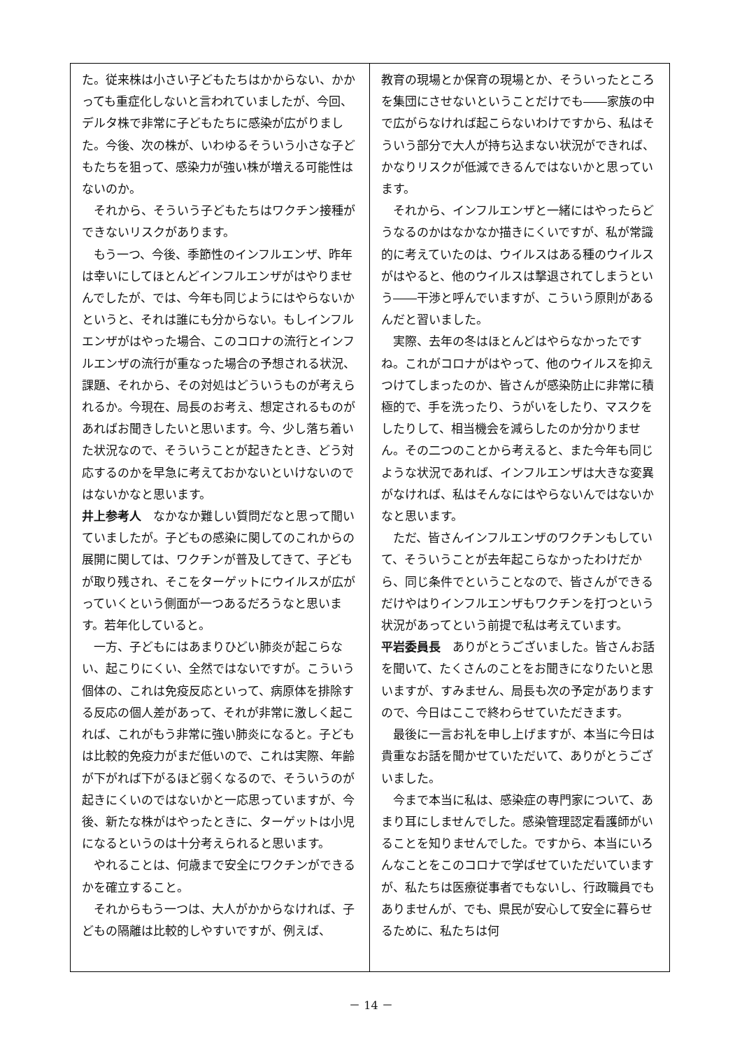た。従来株は小さい子どもたちはかからない、かかっても重症化しないと言われていましたが、今回、デルタ株で非常に子どもたちに感染が広がりました。今後、次の株が、いわゆるそういう小さな子どもたちを狙って、感染力が強い株が増える可能性はないのか。
それから、そういう子どもたちはワクチン接種ができないリスクがあります。
もう一つ、今後、季節性のインフルエンザ、昨年は幸いにしてほとんどインフルエンザがはやりませんでしたが、では、今年も同じようにはやらないかというと、それは誰にも分からない。もしインフルエンザがはやった場合、このコロナの流行とインフルエンザの流行が重なった場合の予想される状況、課題、それから、その対処はどういうものが考えられるか。今現在、局長のお考え、想定されるものがあればお聞きしたいと思います。今、少し落ち着いた状況なので、そういうことが起きたとき、どう対応するのかを早急に考えておかないといけないのではないかなと思います。
井上参考人　なかなか難しい質問だなと思って聞いていましたが。子どもの感染に関してのこれからの展開に関しては、ワクチンが普及してきて、子どもが取り残され、そこをターゲットにウイルスが広がっていくという側面が一つあるだろうなと思います。若年化していると。
一方、子どもにはあまりひどい肺炎が起こらない、起こりにくい、全然ではないですが。こういう個体の、これは免疫反応といって、病原体を排除する反応の個人差があって、それが非常に激しく起これば、これがもう非常に強い肺炎になると。子どもは比較的免疫力がまだ低いので、これは実際、年齢が下がれば下がるほど弱くなるので、そういうのが起きにくいのではないかと一応思っていますが、今後、新たな株がはやったときに、ターゲットは小児になるというのは十分考えられると思います。
やれることは、何歳まで安全にワクチンができるかを確立すること。
それからもう一つは、大人がかからなければ、子どもの隔離は比較的しやすいですが、例えば、
教育の現場とか保育の現場とか、そういったところを集団にさせないということだけでも――家族の中で広がらなければ起こらないわけですから、私はそういう部分で大人が持ち込まない状況ができれば、かなりリスクが低減できるんではないかと思っています。
それから、インフルエンザと一緒にはやったらどうなるのかはなかなか描きにくいですが、私が常識的に考えていたのは、ウイルスはある種のウイルスがはやると、他のウイルスは撃退されてしまうという――干渉と呼んでいますが、こういう原則があるんだと習いました。
実際、去年の冬はほとんどはやらなかったですね。これがコロナがはやって、他のウイルスを抑えつけてしまったのか、皆さんが感染防止に非常に積極的で、手を洗ったり、うがいをしたり、マスクをしたりして、相当機会を減らしたのか分かりません。その二つのことから考えると、また今年も同じような状況であれば、インフルエンザは大きな変異がなければ、私はそんなにはやらないんではないかなと思います。
ただ、皆さんインフルエンザのワクチンもしていて、そういうことが去年起こらなかったわけだから、同じ条件でということなので、皆さんができるだけやはりインフルエンザもワクチンを打つという状況があってという前提で私は考えています。
平岩委員長　ありがとうございました。皆さんお話を聞いて、たくさんのことをお聞きになりたいと思いますが、すみません、局長も次の予定がありますので、今日はここで終わらせていただきます。
最後に一言お礼を申し上げますが、本当に今日は貴重なお話を聞かせていただいて、ありがとうございました。
今まで本当に私は、感染症の専門家について、あまり耳にしませんでした。感染管理認定看護師がいることを知りませんでした。ですから、本当にいろんなことをこのコロナで学ばせていただいていますが、私たちは医療従事者でもないし、行政職員でもありませんが、でも、県民が安心して安全に暮らせるために、私たちは何
－ 14 －